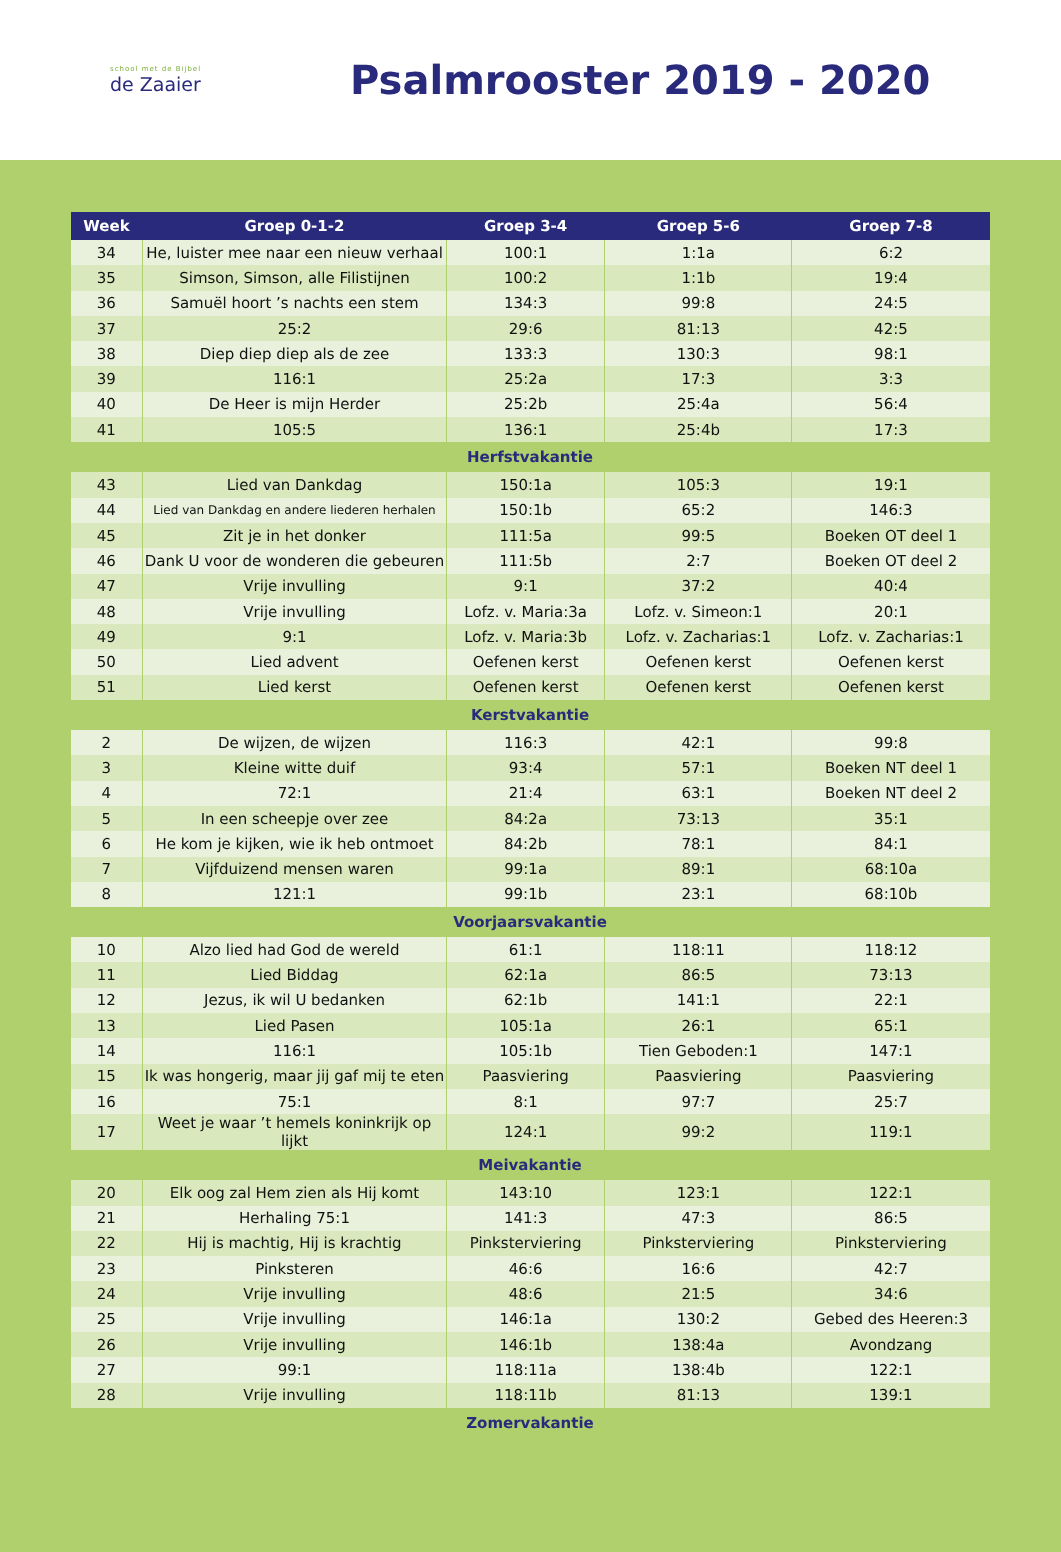school met de Bijbel
de Zaaier
Psalmrooster 2019 - 2020
| Week | Groep 0-1-2 | Groep 3-4 | Groep 5-6 | Groep 7-8 |
| --- | --- | --- | --- | --- |
| 34 | He, luister mee naar een nieuw verhaal | 100:1 | 1:1a | 6:2 |
| 35 | Simson, Simson, alle Filistijnen | 100:2 | 1:1b | 19:4 |
| 36 | Samuël hoort ’s nachts een stem | 134:3 | 99:8 | 24:5 |
| 37 | 25:2 | 29:6 | 81:13 | 42:5 |
| 38 | Diep diep diep als de zee | 133:3 | 130:3 | 98:1 |
| 39 | 116:1 | 25:2a | 17:3 | 3:3 |
| 40 | De Heer is mijn Herder | 25:2b | 25:4a | 56:4 |
| 41 | 105:5 | 136:1 | 25:4b | 17:3 |
| Herfstvakantie | | | | |
| 43 | Lied van Dankdag | 150:1a | 105:3 | 19:1 |
| 44 | Lied van Dankdag en andere liederen herhalen | 150:1b | 65:2 | 146:3 |
| 45 | Zit je in het donker | 111:5a | 99:5 | Boeken OT deel 1 |
| 46 | Dank U voor de wonderen die gebeuren | 111:5b | 2:7 | Boeken OT deel 2 |
| 47 | Vrije invulling | 9:1 | 37:2 | 40:4 |
| 48 | Vrije invulling | Lofz. v. Maria:3a | Lofz. v. Simeon:1 | 20:1 |
| 49 | 9:1 | Lofz. v. Maria:3b | Lofz. v. Zacharias:1 | Lofz. v. Zacharias:1 |
| 50 | Lied advent | Oefenen kerst | Oefenen kerst | Oefenen kerst |
| 51 | Lied kerst | Oefenen kerst | Oefenen kerst | Oefenen kerst |
| Kerstvakantie | | | | |
| 2 | De wijzen, de wijzen | 116:3 | 42:1 | 99:8 |
| 3 | Kleine witte duif | 93:4 | 57:1 | Boeken NT deel 1 |
| 4 | 72:1 | 21:4 | 63:1 | Boeken NT deel 2 |
| 5 | In een scheepje over zee | 84:2a | 73:13 | 35:1 |
| 6 | He kom je kijken, wie ik heb ontmoet | 84:2b | 78:1 | 84:1 |
| 7 | Vijfduizend mensen waren | 99:1a | 89:1 | 68:10a |
| 8 | 121:1 | 99:1b | 23:1 | 68:10b |
| Voorjaarsvakantie | | | | |
| 10 | Alzo lied had God de wereld | 61:1 | 118:11 | 118:12 |
| 11 | Lied Biddag | 62:1a | 86:5 | 73:13 |
| 12 | Jezus, ik wil U bedanken | 62:1b | 141:1 | 22:1 |
| 13 | Lied Pasen | 105:1a | 26:1 | 65:1 |
| 14 | 116:1 | 105:1b | Tien Geboden:1 | 147:1 |
| 15 | Ik was hongerig, maar jij gaf mij te eten | Paasviering | Paasviering | Paasviering |
| 16 | 75:1 | 8:1 | 97:7 | 25:7 |
| 17 | Weet je waar ’t hemels koninkrijk op lijkt | 124:1 | 99:2 | 119:1 |
| Meivakantie | | | | |
| 20 | Elk oog zal Hem zien als Hij komt | 143:10 | 123:1 | 122:1 |
| 21 | Herhaling 75:1 | 141:3 | 47:3 | 86:5 |
| 22 | Hij is machtig, Hij is krachtig | Pinksterviering | Pinksterviering | Pinksterviering |
| 23 | Pinksteren | 46:6 | 16:6 | 42:7 |
| 24 | Vrije invulling | 48:6 | 21:5 | 34:6 |
| 25 | Vrije invulling | 146:1a | 130:2 | Gebed des Heeren:3 |
| 26 | Vrije invulling | 146:1b | 138:4a | Avondzang |
| 27 | 99:1 | 118:11a | 138:4b | 122:1 |
| 28 | Vrije invulling | 118:11b | 81:13 | 139:1 |
| Zomervakantie | | | | |